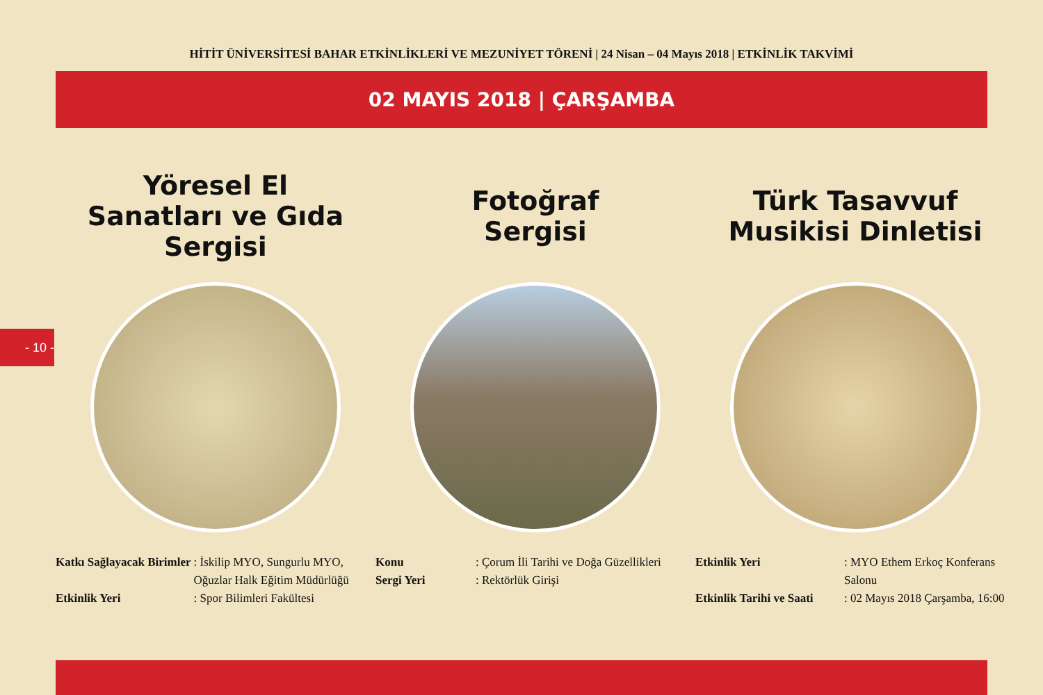HİTİT ÜNİVERSİTESİ BAHAR ETKİNLİKLERİ VE MEZUNİYET TÖRENİ | 24 Nisan – 04 Mayıs 2018 | ETKİNLİK TAKVİMİ
02 MAYIS 2018 | ÇARŞAMBA
- 10 -
Yöresel El
Sanatları ve Gıda
Sergisi
| Katkı Sağlayacak Birimler | : İskilip MYO, Sungurlu MYO, Oğuzlar Halk Eğitim Müdürlüğü |
| Etkinlik Yeri | : Spor Bilimleri Fakültesi |
Fotoğraf
Sergisi
| Konu | : Çorum İli Tarihi ve Doğa Güzellikleri |
| Sergi Yeri | : Rektörlük Girişi |
Türk Tasavvuf
Musikisi Dinletisi
| Etkinlik Yeri | : MYO Ethem Erkoç Konferans Salonu |
| Etkinlik Tarihi ve Saati | : 02 Mayıs 2018 Çarşamba, 16:00 |